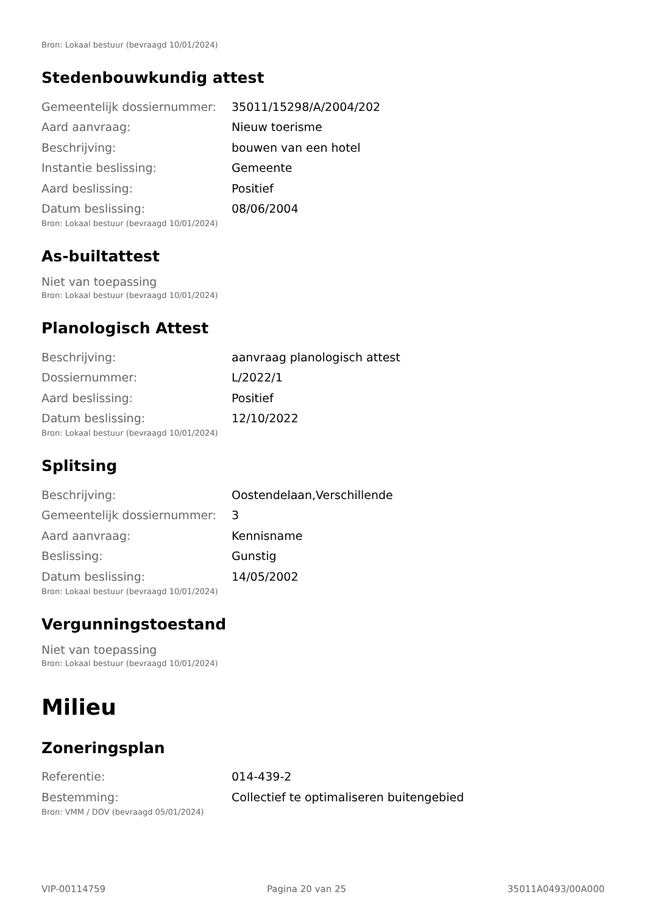Bron: Lokaal bestuur (bevraagd 10/01/2024)
Stedenbouwkundig attest
| Gemeentelijk dossiernummer: | 35011/15298/A/2004/202 |
| Aard aanvraag: | Nieuw toerisme |
| Beschrijving: | bouwen van een hotel |
| Instantie beslissing: | Gemeente |
| Aard beslissing: | Positief |
| Datum beslissing: | 08/06/2004 |
Bron: Lokaal bestuur (bevraagd 10/01/2024)
As-builtattest
Niet van toepassing
Bron: Lokaal bestuur (bevraagd 10/01/2024)
Planologisch Attest
| Beschrijving: | aanvraag planologisch attest |
| Dossiernummer: | L/2022/1 |
| Aard beslissing: | Positief |
| Datum beslissing: | 12/10/2022 |
Bron: Lokaal bestuur (bevraagd 10/01/2024)
Splitsing
| Beschrijving: | Oostendelaan,Verschillende |
| Gemeentelijk dossiernummer: | 3 |
| Aard aanvraag: | Kennisname |
| Beslissing: | Gunstig |
| Datum beslissing: | 14/05/2002 |
Bron: Lokaal bestuur (bevraagd 10/01/2024)
Vergunningstoestand
Niet van toepassing
Bron: Lokaal bestuur (bevraagd 10/01/2024)
Milieu
Zoneringsplan
| Referentie: | 014-439-2 |
| Bestemming: | Collectief te optimaliseren buitengebied |
Bron: VMM / DOV (bevraagd 05/01/2024)
VIP-00114759 Pagina 20 van 25 35011A0493/00A000